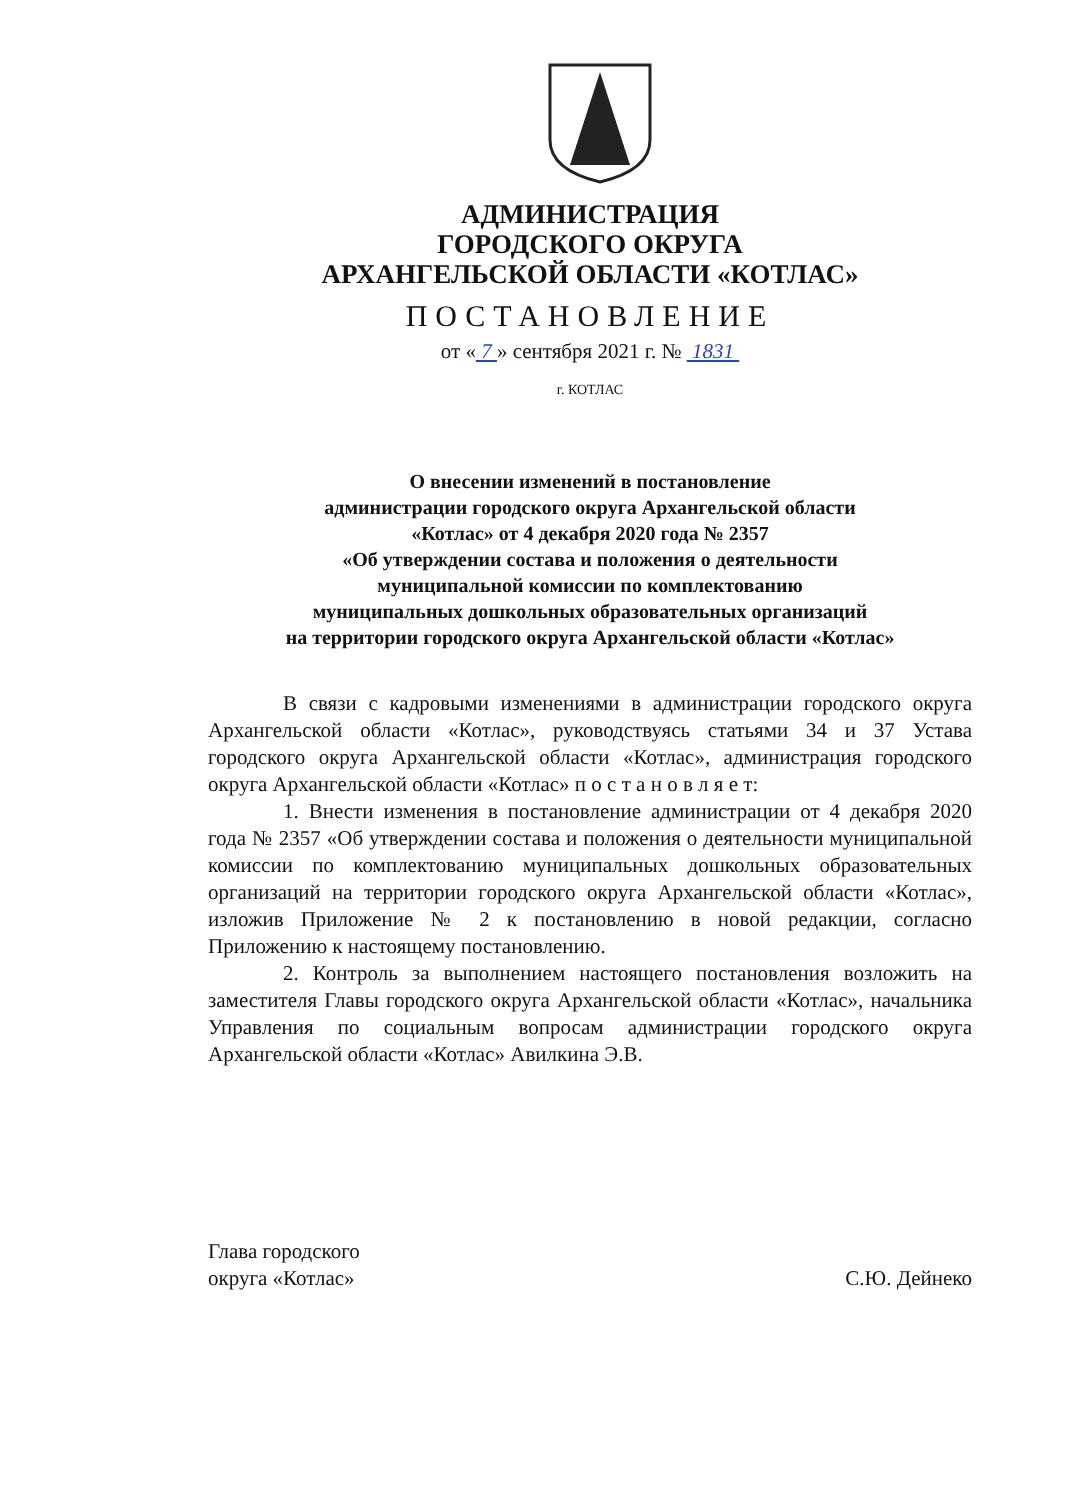АДМИНИСТРАЦИЯ
ГОРОДСКОГО ОКРУГА
АРХАНГЕЛЬСКОЙ ОБЛАСТИ «КОТЛАС»
ПОСТАНОВЛЕНИЕ
от « 7 » сентября 2021 г. № 1831
г. КОТЛАС
О внесении изменений в постановление
администрации городского округа Архангельской области
«Котлас» от 4 декабря 2020 года № 2357
«Об утверждении состава и положения о деятельности
муниципальной комиссии по комплектованию
муниципальных дошкольных образовательных организаций
на территории городского округа Архангельской области «Котлас»
В связи с кадровыми изменениями в администрации городского округа Архангельской области «Котлас», руководствуясь статьями 34 и 37 Устава городского округа Архангельской области «Котлас», администрация городского округа Архангельской области «Котлас» п о с т а н о в л я е т:
1. Внести изменения в постановление администрации от 4 декабря 2020 года № 2357 «Об утверждении состава и положения о деятельности муниципальной комиссии по комплектованию муниципальных дошкольных образовательных организаций на территории городского округа Архангельской области «Котлас», изложив Приложение № 2 к постановлению в новой редакции, согласно Приложению к настоящему постановлению.
2. Контроль за выполнением настоящего постановления возложить на заместителя Главы городского округа Архангельской области «Котлас», начальника Управления по социальным вопросам администрации городского округа Архангельской области «Котлас» Авилкина Э.В.
Глава городского
округа «Котлас»
С.Ю. Дейнеко